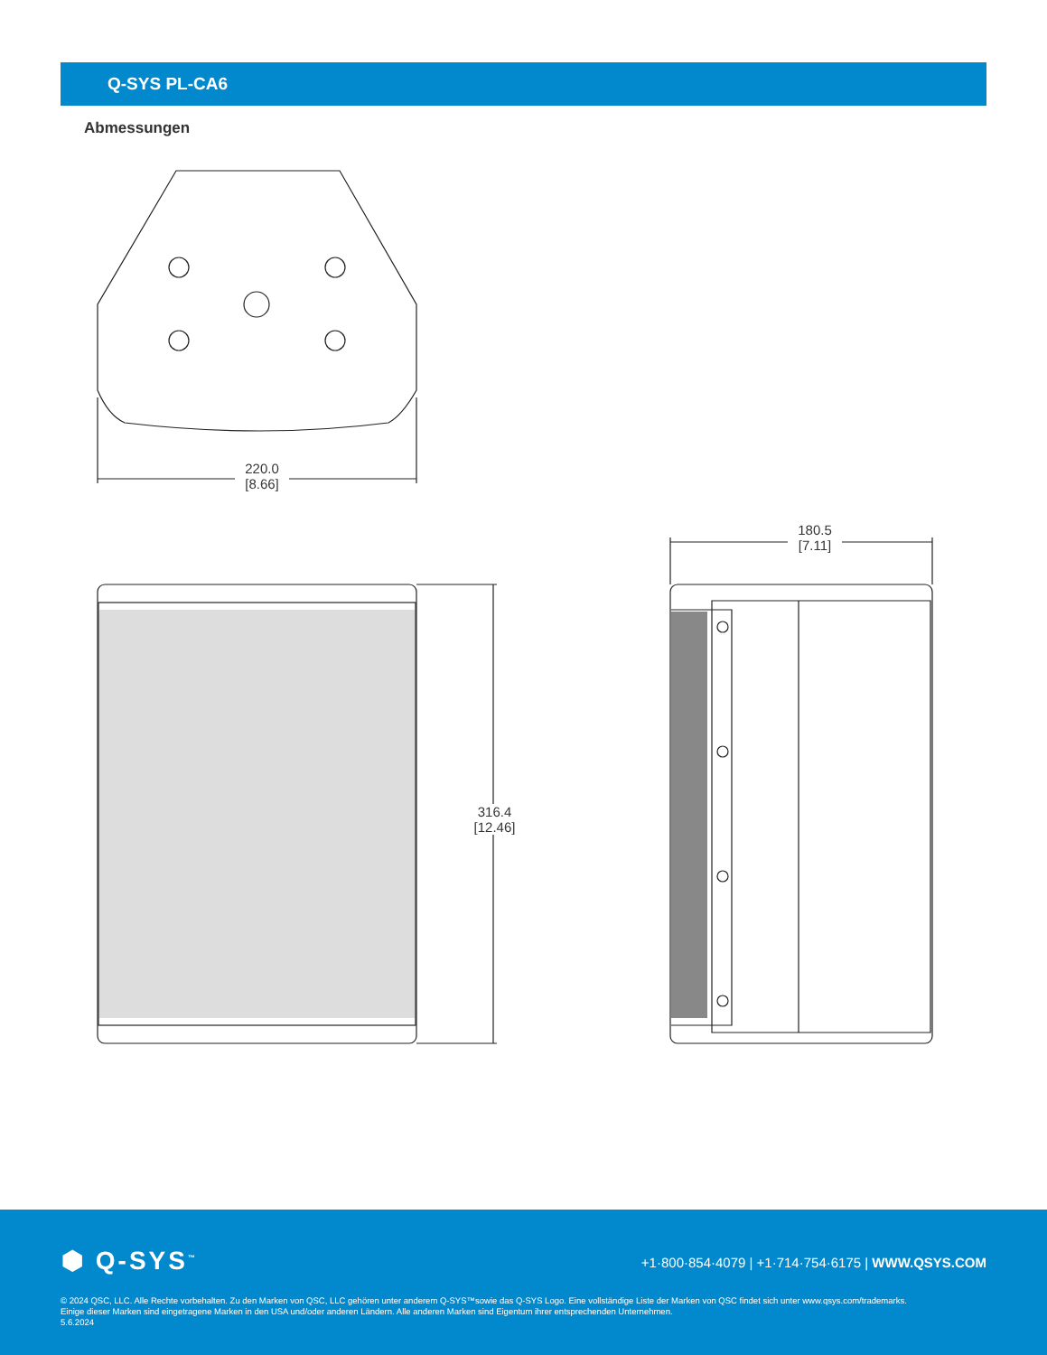Q-SYS PL-CA6
Abmessungen
220.0
[8.66]
316.4
[12.46]
180.5
[7.11]
⬢ Q-SYS<sup>™</sup>
+1·800·854·4079 | +1·714·754·6175 | WWW.QSYS.COM
© 2024 QSC, LLC. Alle Rechte vorbehalten. Zu den Marken von QSC, LLC gehören unter anderem Q-SYS™sowie das Q-SYS Logo. Eine vollständige Liste der Marken von QSC findet sich unter www.qsys.com/trademarks.
Einige dieser Marken sind eingetragene Marken in den USA und/oder anderen Ländern. Alle anderen Marken sind Eigentum ihrer entsprechenden Unternehmen.
5.6.2024